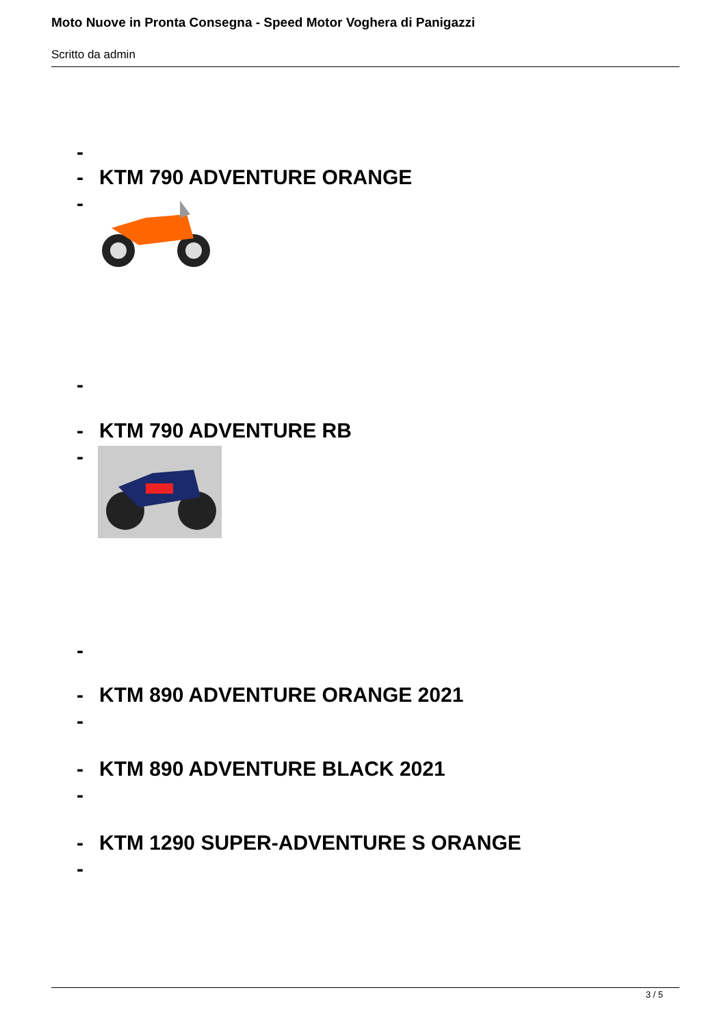Moto Nuove in Pronta Consegna - Speed Motor Voghera di Panigazzi
Scritto da admin
-
- KTM 790 ADVENTURE ORANGE
-
-
- KTM 790 ADVENTURE RB
-
-
- KTM 890 ADVENTURE ORANGE 2021
-
- KTM 890 ADVENTURE BLACK 2021
-
- KTM 1290 SUPER-ADVENTURE S ORANGE
-
3 / 5